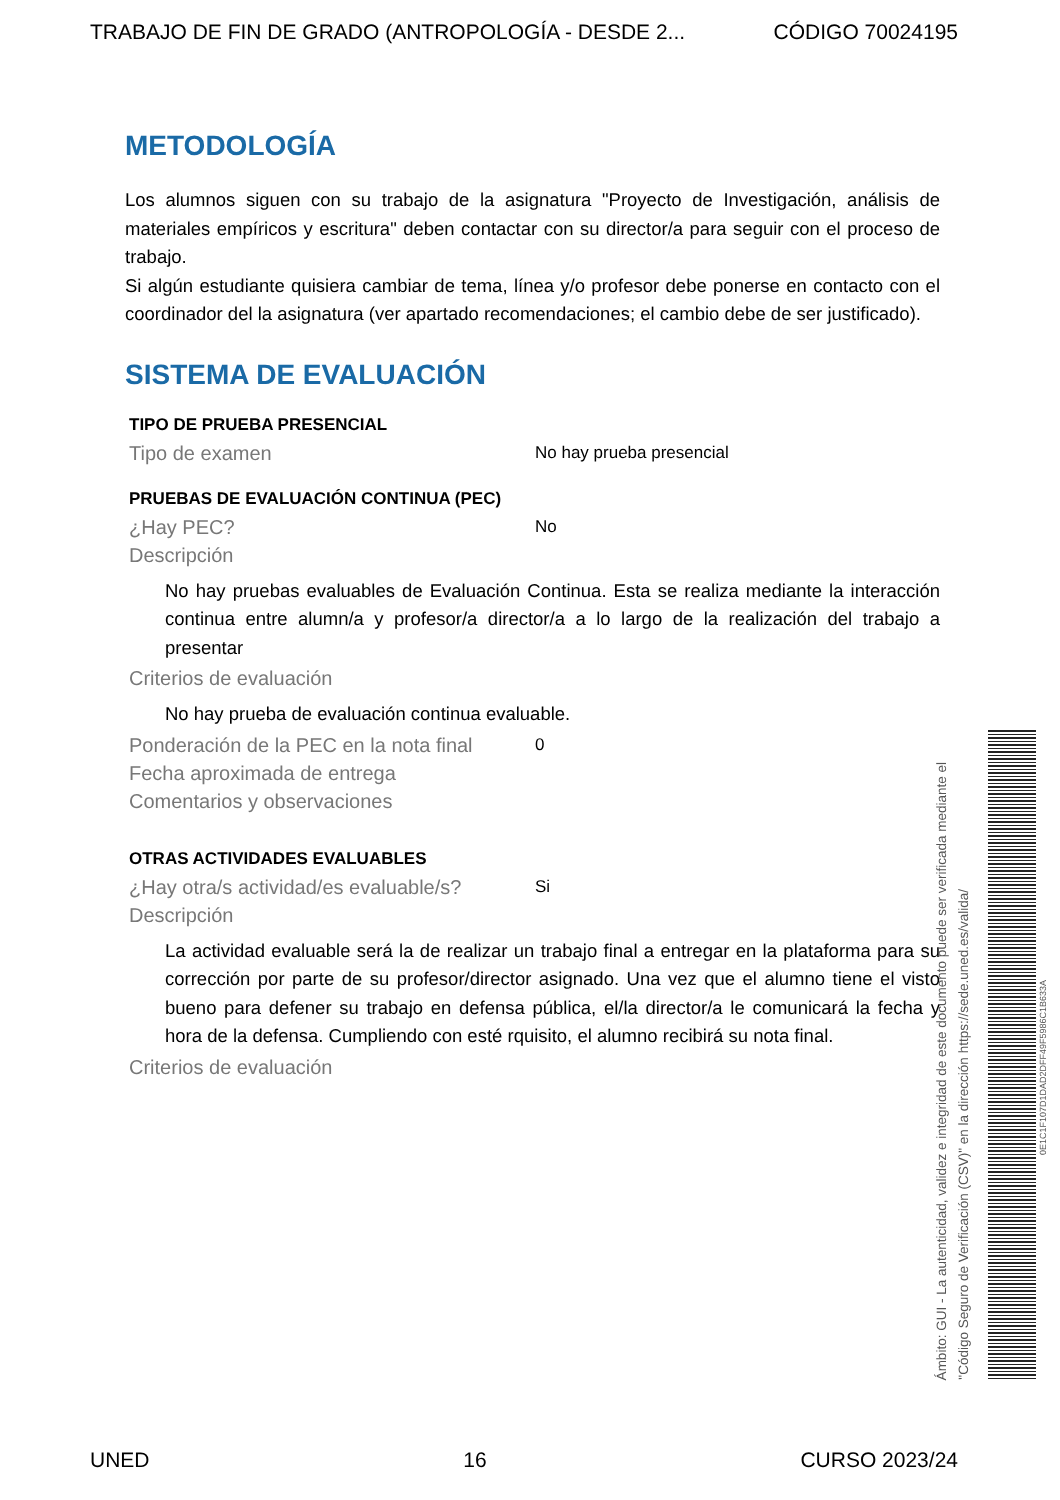TRABAJO DE FIN DE GRADO (ANTROPOLOGÍA - DESDE 2... CÓDIGO 70024195
METODOLOGÍA
Los alumnos siguen con su trabajo de la asignatura "Proyecto de Investigación, análisis de materiales empíricos y escritura" deben contactar con su director/a para seguir con el proceso de trabajo.
Si algún estudiante quisiera cambiar de tema, línea y/o profesor debe ponerse en contacto con el coordinador del la asignatura (ver apartado recomendaciones; el cambio debe de ser justificado).
SISTEMA DE EVALUACIÓN
TIPO DE PRUEBA PRESENCIAL
Tipo de examen No hay prueba presencial
PRUEBAS DE EVALUACIÓN CONTINUA (PEC)
¿Hay PEC? No
Descripción
No hay pruebas evaluables de Evaluación Continua. Esta se realiza mediante la interacción continua entre alumn/a y profesor/a director/a a lo largo de la realización del trabajo a presentar
Criterios de evaluación
No hay prueba de evaluación continua evaluable.
Ponderación de la PEC en la nota final 0
Fecha aproximada de entrega
Comentarios y observaciones
OTRAS ACTIVIDADES EVALUABLES
¿Hay otra/s actividad/es evaluable/s? Si
Descripción
La actividad evaluable será la de realizar un trabajo final a entregar en la plataforma para su corrección por parte de su profesor/director asignado. Una vez que el alumno tiene el visto bueno para defener su trabajo en defensa pública, el/la director/a le comunicará la fecha y hora de la defensa. Cumpliendo con esté rquisito, el alumno recibirá su nota final.
Criterios de evaluación
Ámbito: GUI - La autenticidad, validez e integridad de este documento puede ser verificada mediante el
"Código Seguro de Verificación (CSV)" en la dirección https://sede.uned.es/valida/
0E1C1F107D1DAD2DFF49F5986C1B633A
UNED 16 CURSO 2023/24